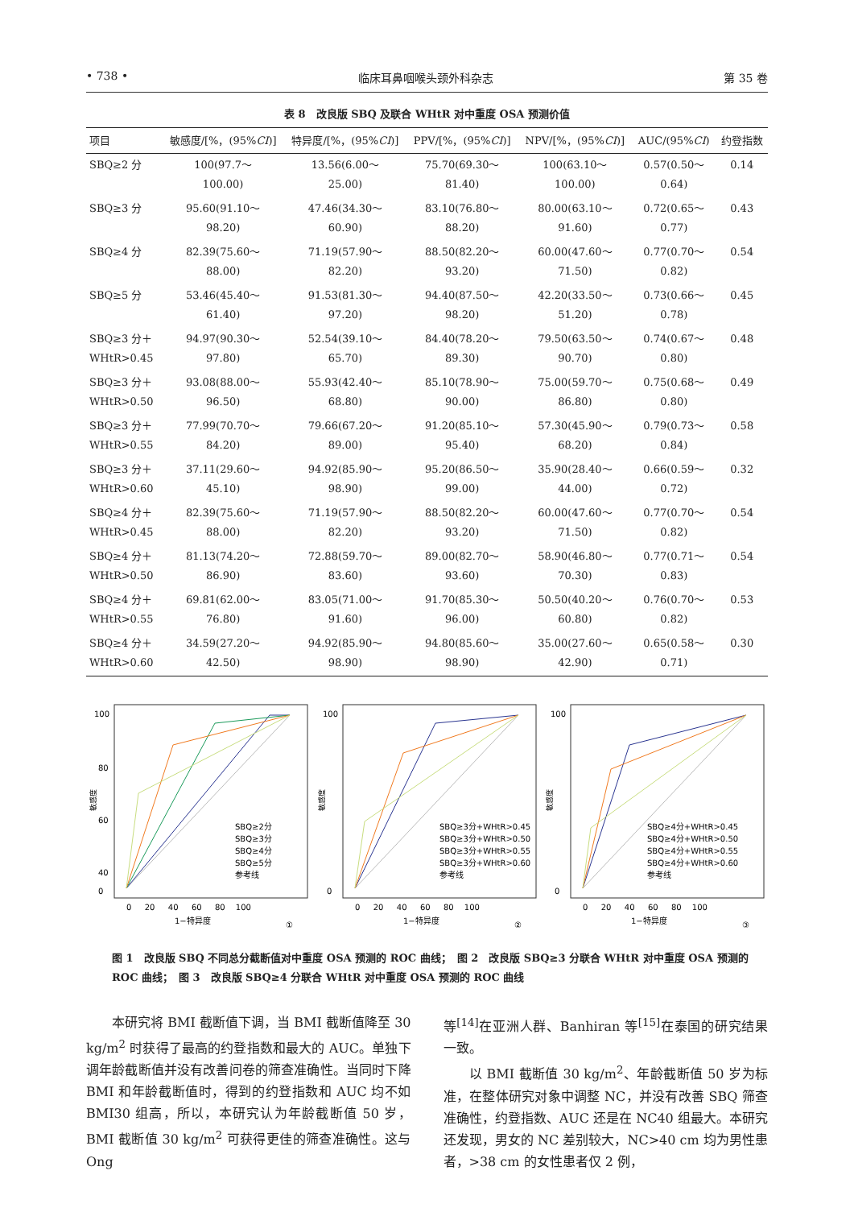• 738 • 临床耳鼻咽喉头颈外科杂志 第 35 卷
表 8　改良版 SBQ 及联合 WHtR 对中重度 OSA 预测价值
| 项目 | 敏感度/[%，(95% CI )] | 特异度/[%，(95% CI )] | PPV/[%，(95% CI )] | NPV/[%，(95% CI )] | AUC/(95% CI ) | 约登指数 |
| --- | --- | --- | --- | --- | --- | --- |
| SBQ≥2 分 | 100(97.7～ 100.00) | 13.56(6.00～ 25.00) | 75.70(69.30～ 81.40) | 100(63.10～ 100.00) | 0.57(0.50～ 0.64) | 0.14 |
| SBQ≥3 分 | 95.60(91.10～ 98.20) | 47.46(34.30～ 60.90) | 83.10(76.80～ 88.20) | 80.00(63.10～ 91.60) | 0.72(0.65～ 0.77) | 0.43 |
| SBQ≥4 分 | 82.39(75.60～ 88.00) | 71.19(57.90～ 82.20) | 88.50(82.20～ 93.20) | 60.00(47.60～ 71.50) | 0.77(0.70～ 0.82) | 0.54 |
| SBQ≥5 分 | 53.46(45.40～ 61.40) | 91.53(81.30～ 97.20) | 94.40(87.50～ 98.20) | 42.20(33.50～ 51.20) | 0.73(0.66～ 0.78) | 0.45 |
| SBQ≥3 分＋ WHtR>0.45 | 94.97(90.30～ 97.80) | 52.54(39.10～ 65.70) | 84.40(78.20～ 89.30) | 79.50(63.50～ 90.70) | 0.74(0.67～ 0.80) | 0.48 |
| SBQ≥3 分＋ WHtR>0.50 | 93.08(88.00～ 96.50) | 55.93(42.40～ 68.80) | 85.10(78.90～ 90.00) | 75.00(59.70～ 86.80) | 0.75(0.68～ 0.80) | 0.49 |
| SBQ≥3 分＋ WHtR>0.55 | 77.99(70.70～ 84.20) | 79.66(67.20～ 89.00) | 91.20(85.10～ 95.40) | 57.30(45.90～ 68.20) | 0.79(0.73～ 0.84) | 0.58 |
| SBQ≥3 分＋ WHtR>0.60 | 37.11(29.60～ 45.10) | 94.92(85.90～ 98.90) | 95.20(86.50～ 99.00) | 35.90(28.40～ 44.00) | 0.66(0.59～ 0.72) | 0.32 |
| SBQ≥4 分＋ WHtR>0.45 | 82.39(75.60～ 88.00) | 71.19(57.90～ 82.20) | 88.50(82.20～ 93.20) | 60.00(47.60～ 71.50) | 0.77(0.70～ 0.82) | 0.54 |
| SBQ≥4 分＋ WHtR>0.50 | 81.13(74.20～ 86.90) | 72.88(59.70～ 83.60) | 89.00(82.70～ 93.60) | 58.90(46.80～ 70.30) | 0.77(0.71～ 0.83) | 0.54 |
| SBQ≥4 分＋ WHtR>0.55 | 69.81(62.00～ 76.80) | 83.05(71.00～ 91.60) | 91.70(85.30～ 96.00) | 50.50(40.20～ 60.80) | 0.76(0.70～ 0.82) | 0.53 |
| SBQ≥4 分＋ WHtR>0.60 | 34.59(27.20～ 42.50) | 94.92(85.90～ 98.90) | 94.80(85.60～ 98.90) | 35.00(27.60～ 42.90) | 0.65(0.58～ 0.71) | 0.30 |
敏感度
100
80
60
40
0
0 　 20 　 40 　 60 　 80 　100
1−特异度
①
SBQ≥2分
SBQ≥3分
SBQ≥4分
SBQ≥5分
参考线
敏感度
100
0
0 　 20 　 40 　 60 　 80 　100
1−特异度
②
SBQ≥3分+WHtR>0.45
SBQ≥3分+WHtR>0.50
SBQ≥3分+WHtR>0.55
SBQ≥3分+WHtR>0.60
参考线
敏感度
100
0
0 　 20 　 40 　 60 　 80 　100
1−特异度
③
SBQ≥4分+WHtR>0.45
SBQ≥4分+WHtR>0.50
SBQ≥4分+WHtR>0.55
SBQ≥4分+WHtR>0.60
参考线
图 1　改良版 SBQ 不同总分截断值对中重度 OSA 预测的 ROC 曲线；　图 2　改良版 SBQ≥3 分联合 WHtR 对中重度 OSA 预测的 ROC 曲线；　图 3　改良版 SBQ≥4 分联合 WHtR 对中重度 OSA 预测的 ROC 曲线
本研究将 BMI 截断值下调，当 BMI 截断值降至 30 kg/m<sup>2</sup> 时获得了最高的约登指数和最大的 AUC。单独下调年龄截断值并没有改善问卷的筛查准确性。当同时下降 BMI 和年龄截断值时，得到的约登指数和 AUC 均不如 BMI30 组高，所以，本研究认为年龄截断值 50 岁，BMI 截断值 30 kg/m<sup>2</sup> 可获得更佳的筛查准确性。这与 Ong
等<sup>[14]</sup>在亚洲人群、Banhiran 等<sup>[15]</sup>在泰国的研究结果一致。
以 BMI 截断值 30 kg/m<sup>2</sup>、年龄截断值 50 岁为标准，在整体研究对象中调整 NC，并没有改善 SBQ 筛查准确性，约登指数、AUC 还是在 NC40 组最大。本研究还发现，男女的 NC 差别较大，NC>40 cm 均为男性患者，>38 cm 的女性患者仅 2 例，